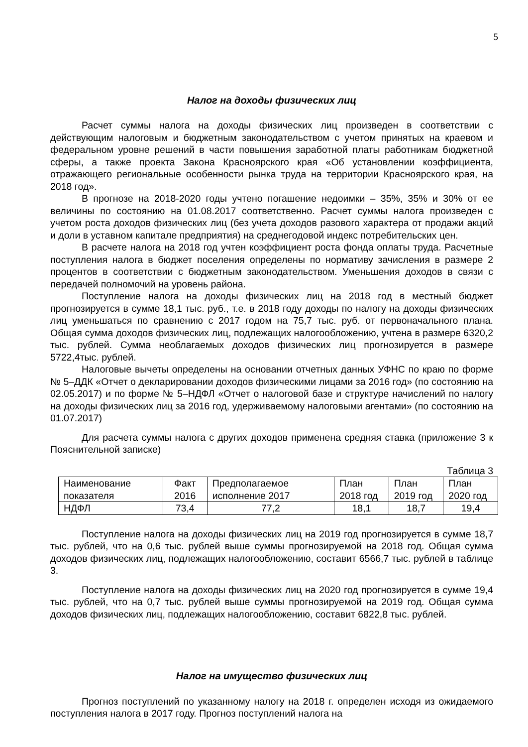5
Налог на доходы физических лиц
Расчет суммы налога на доходы физических лиц произведен в соответствии с действующим налоговым и бюджетным законодательством с учетом принятых на краевом и федеральном уровне решений в части повышения заработной платы работникам бюджетной сферы, а также проекта Закона Красноярского края «Об установлении коэффициента, отражающего региональные особенности рынка труда на территории Красноярского края, на 2018 год».
В прогнозе на 2018-2020 годы учтено погашение недоимки – 35%, 35% и 30% от ее величины по состоянию на 01.08.2017 соответственно. Расчет суммы налога произведен с учетом роста доходов физических лиц (без учета доходов разового характера от продажи акций и доли в уставном капитале предприятия) на среднегодовой индекс потребительских цен.
В расчете налога на 2018 год учтен коэффициент роста фонда оплаты труда. Расчетные поступления налога в бюджет поселения определены по нормативу зачисления в размере 2 процентов в соответствии с бюджетным законодательством. Уменьшения доходов в связи с передачей полномочий на уровень района.
Поступление налога на доходы физических лиц на 2018 год в местный бюджет прогнозируется в сумме 18,1 тыс. руб., т.е. в 2018 году доходы по налогу на доходы физических лиц уменьшаться по сравнению с 2017 годом на 75,7 тыс. руб. от первоначального плана. Общая сумма доходов физических лиц, подлежащих налогообложению, учтена в размере 6320,2 тыс. рублей. Сумма необлагаемых доходов физических лиц прогнозируется в размере 5722,4тыс. рублей.
Налоговые вычеты определены на основании отчетных данных УФНС по краю по форме № 5–ДДК «Отчет о декларировании доходов физическими лицами за 2016 год» (по состоянию на 02.05.2017) и по форме № 5–НДФЛ «Отчет о налоговой базе и структуре начислений по налогу на доходы физических лиц за 2016 год, удерживаемому налоговыми агентами» (по состоянию на 01.07.2017)
Для расчета суммы налога с других доходов применена средняя ставка (приложение 3 к Пояснительной записке)
Таблица 3
| Наименование показателя | Факт 2016 | Предполагаемое исполнение 2017 | План 2018 год | План 2019 год | План 2020 год |
| НДФЛ | 73,4 | 77,2 | 18,1 | 18,7 | 19,4 |
Поступление налога на доходы физических лиц на 2019 год прогнозируется в сумме 18,7 тыс. рублей, что на 0,6 тыс. рублей выше суммы прогнозируемой на 2018 год. Общая сумма доходов физических лиц, подлежащих налогообложению, составит 6566,7 тыс. рублей в таблице 3.
Поступление налога на доходы физических лиц на 2020 год прогнозируется в сумме 19,4 тыс. рублей, что на 0,7 тыс. рублей выше суммы прогнозируемой на 2019 год. Общая сумма доходов физических лиц, подлежащих налогообложению, составит 6822,8 тыс. рублей.
Налог на имущество физических лиц
Прогноз поступлений по указанному налогу на 2018 г. определен исходя из ожидаемого поступления налога в 2017 году. Прогноз поступлений налога на